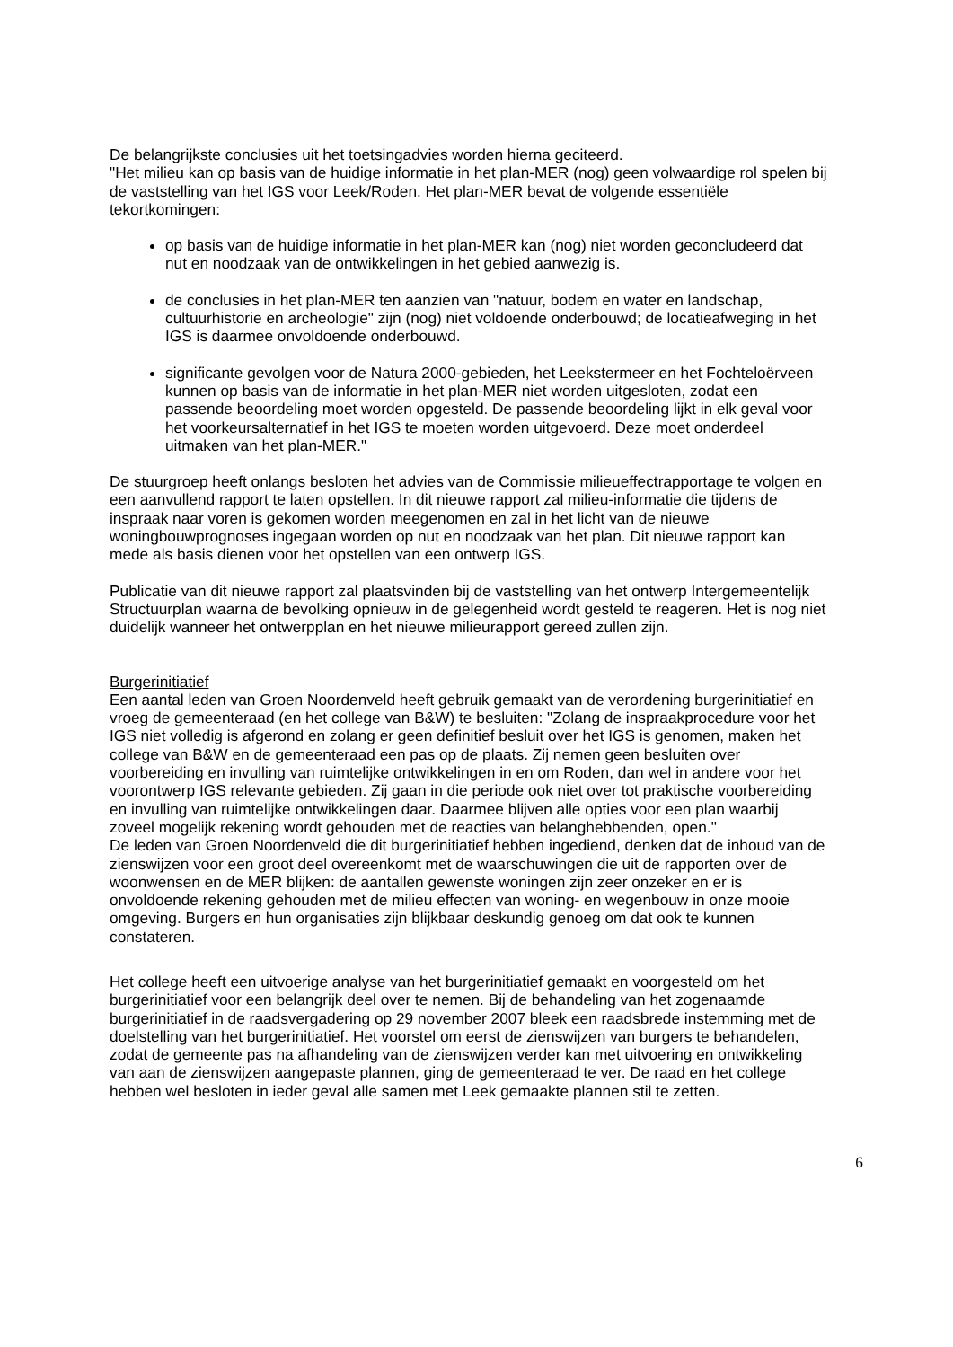De belangrijkste conclusies uit het toetsingadvies worden hierna geciteerd.
"Het milieu kan op basis van de huidige informatie in het plan-MER (nog) geen volwaardige rol spelen bij de vaststelling van het IGS voor Leek/Roden. Het plan-MER bevat de volgende essentiële tekortkomingen:
op basis van de huidige informatie in het plan-MER kan (nog) niet worden geconcludeerd dat nut en noodzaak van de ontwikkelingen in het gebied aanwezig is.
de conclusies in het plan-MER ten aanzien van "natuur, bodem en water en landschap, cultuurhistorie en archeologie" zijn (nog) niet voldoende onderbouwd; de locatieafweging in het IGS is daarmee onvoldoende onderbouwd.
significante gevolgen voor de Natura 2000-gebieden, het Leekstermeer en het Fochteloërveen kunnen op basis van de informatie in het plan-MER niet worden uitgesloten, zodat een passende beoordeling moet worden opgesteld. De passende beoordeling lijkt in elk geval voor het voorkeursalternatief in het IGS te moeten worden uitgevoerd. Deze moet onderdeel uitmaken van het plan-MER."
De stuurgroep heeft onlangs besloten het advies van de Commissie milieueffectrapportage te volgen en een aanvullend rapport te laten opstellen. In dit nieuwe rapport zal milieu-informatie die tijdens de inspraak naar voren is gekomen worden meegenomen en zal in het licht van de nieuwe woningbouwprognoses ingegaan worden op nut en noodzaak van het plan. Dit nieuwe rapport kan mede als basis dienen voor het opstellen van een ontwerp IGS.
Publicatie van dit nieuwe rapport zal plaatsvinden bij de vaststelling van het ontwerp Intergemeentelijk Structuurplan waarna de bevolking opnieuw in de gelegenheid wordt gesteld te reageren. Het is nog niet duidelijk wanneer het ontwerpplan en het nieuwe milieurapport gereed zullen zijn.
Burgerinitiatief
Een aantal leden van Groen Noordenveld heeft gebruik gemaakt van de verordening burgerinitiatief en vroeg de gemeenteraad (en het college van B&W) te besluiten: "Zolang de inspraakprocedure voor het IGS niet volledig is afgerond en zolang er geen definitief besluit over het IGS is genomen, maken het college van B&W en de gemeenteraad een pas op de plaats. Zij nemen geen besluiten over voorbereiding en invulling van ruimtelijke ontwikkelingen in en om Roden, dan wel in andere voor het voorontwerp IGS relevante gebieden. Zij gaan in die periode ook niet over tot praktische voorbereiding en invulling van ruimtelijke ontwikkelingen daar. Daarmee blijven alle opties voor een plan waarbij zoveel mogelijk rekening wordt gehouden met de reacties van belanghebbenden, open."
De leden van Groen Noordenveld die dit burgerinitiatief hebben ingediend, denken dat de inhoud van de zienswijzen voor een groot deel overeenkomt met de waarschuwingen die uit de rapporten over de woonwensen en de MER blijken: de aantallen gewenste woningen zijn zeer onzeker en er is onvoldoende rekening gehouden met de milieu effecten van woning- en wegenbouw in onze mooie omgeving. Burgers en hun organisaties zijn blijkbaar deskundig genoeg om dat ook te kunnen constateren.
Het college heeft een uitvoerige analyse van het burgerinitiatief gemaakt en voorgesteld om het burgerinitiatief voor een belangrijk deel over te nemen. Bij de behandeling van het zogenaamde burgerinitiatief in de raadsvergadering op 29 november 2007 bleek een raadsbrede instemming met de doelstelling van het burgerinitiatief. Het voorstel om eerst de zienswijzen van burgers te behandelen, zodat de gemeente pas na afhandeling van de zienswijzen verder kan met uitvoering en ontwikkeling van aan de zienswijzen aangepaste plannen, ging de gemeenteraad te ver. De raad en het college hebben wel besloten in ieder geval alle samen met Leek gemaakte plannen stil te zetten.
6